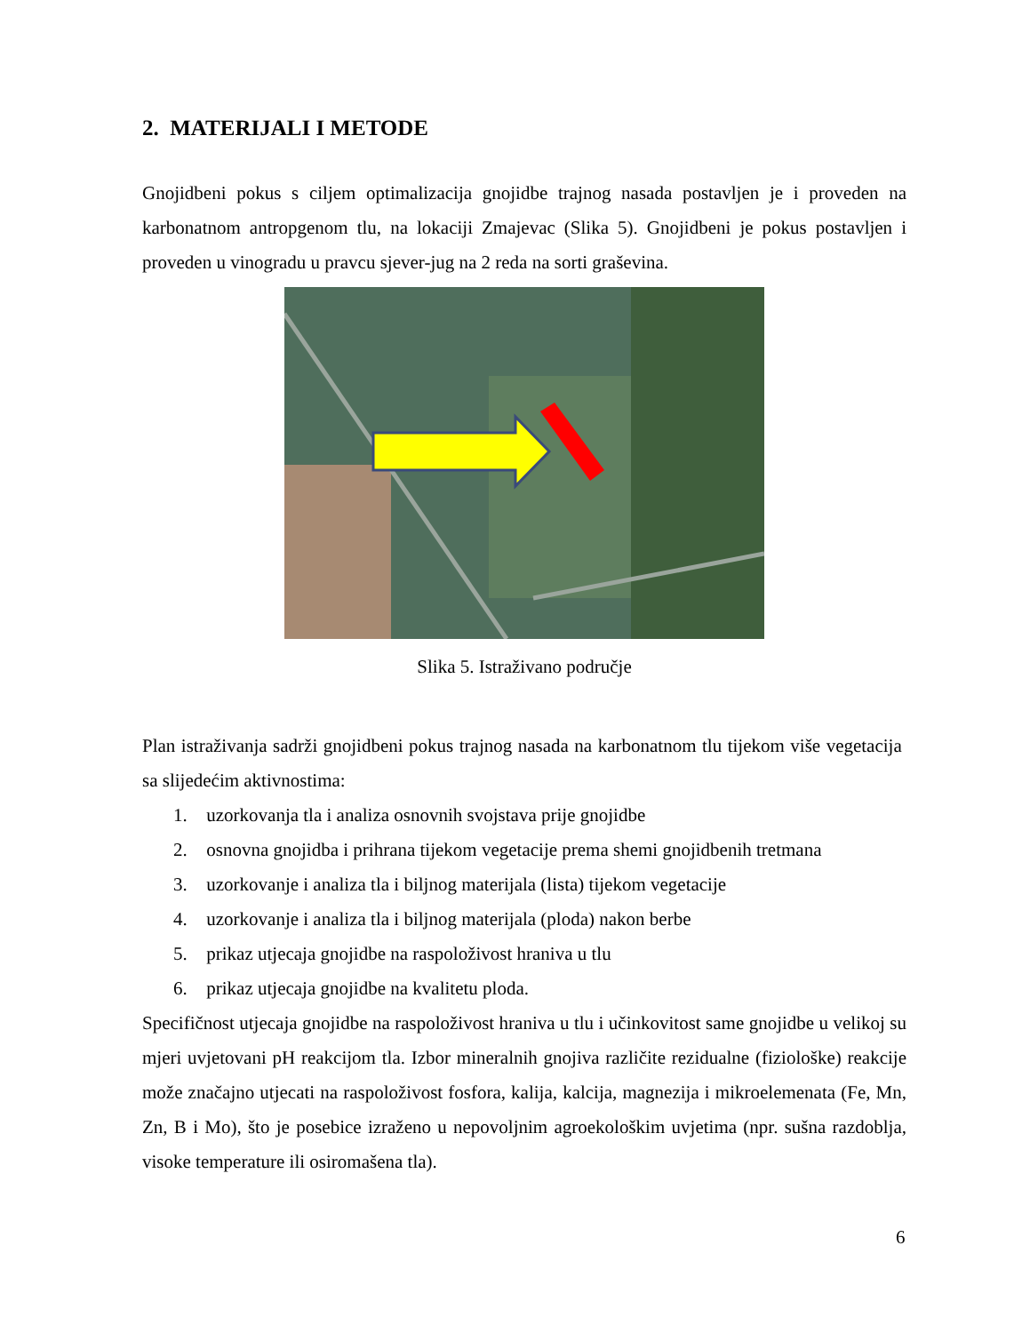2. MATERIJALI I METODE
Gnojidbeni pokus s ciljem optimalizacija gnojidbe trajnog nasada postavljen je i proveden na karbonatnom antropgenom tlu, na lokaciji Zmajevac (Slika 5). Gnojidbeni je pokus postavljen i proveden u vinogradu u pravcu sjever-jug na 2 reda na sorti graševina.
Slika 5. Istraživano područje
Plan istraživanja sadrži gnojidbeni pokus trajnog nasada na karbonatnom tlu tijekom više vegetacija sa slijedećim aktivnostima:
1. uzorkovanja tla i analiza osnovnih svojstava prije gnojidbe
2. osnovna gnojidba i prihrana tijekom vegetacije prema shemi gnojidbenih tretmana
3. uzorkovanje i analiza tla i biljnog materijala (lista) tijekom vegetacije
4. uzorkovanje i analiza tla i biljnog materijala (ploda) nakon berbe
5. prikaz utjecaja gnojidbe na raspoloživost hraniva u tlu
6. prikaz utjecaja gnojidbe na kvalitetu ploda.
Specifičnost utjecaja gnojidbe na raspoloživost hraniva u tlu i učinkovitost same gnojidbe u velikoj su mjeri uvjetovani pH reakcijom tla. Izbor mineralnih gnojiva različite rezidualne (fiziološke) reakcije može značajno utjecati na raspoloživost fosfora, kalija, kalcija, magnezija i mikroelemenata (Fe, Mn, Zn, B i Mo), što je posebice izraženo u nepovoljnim agroekološkim uvjetima (npr. sušna razdoblja, visoke temperature ili osiromašena tla).
6